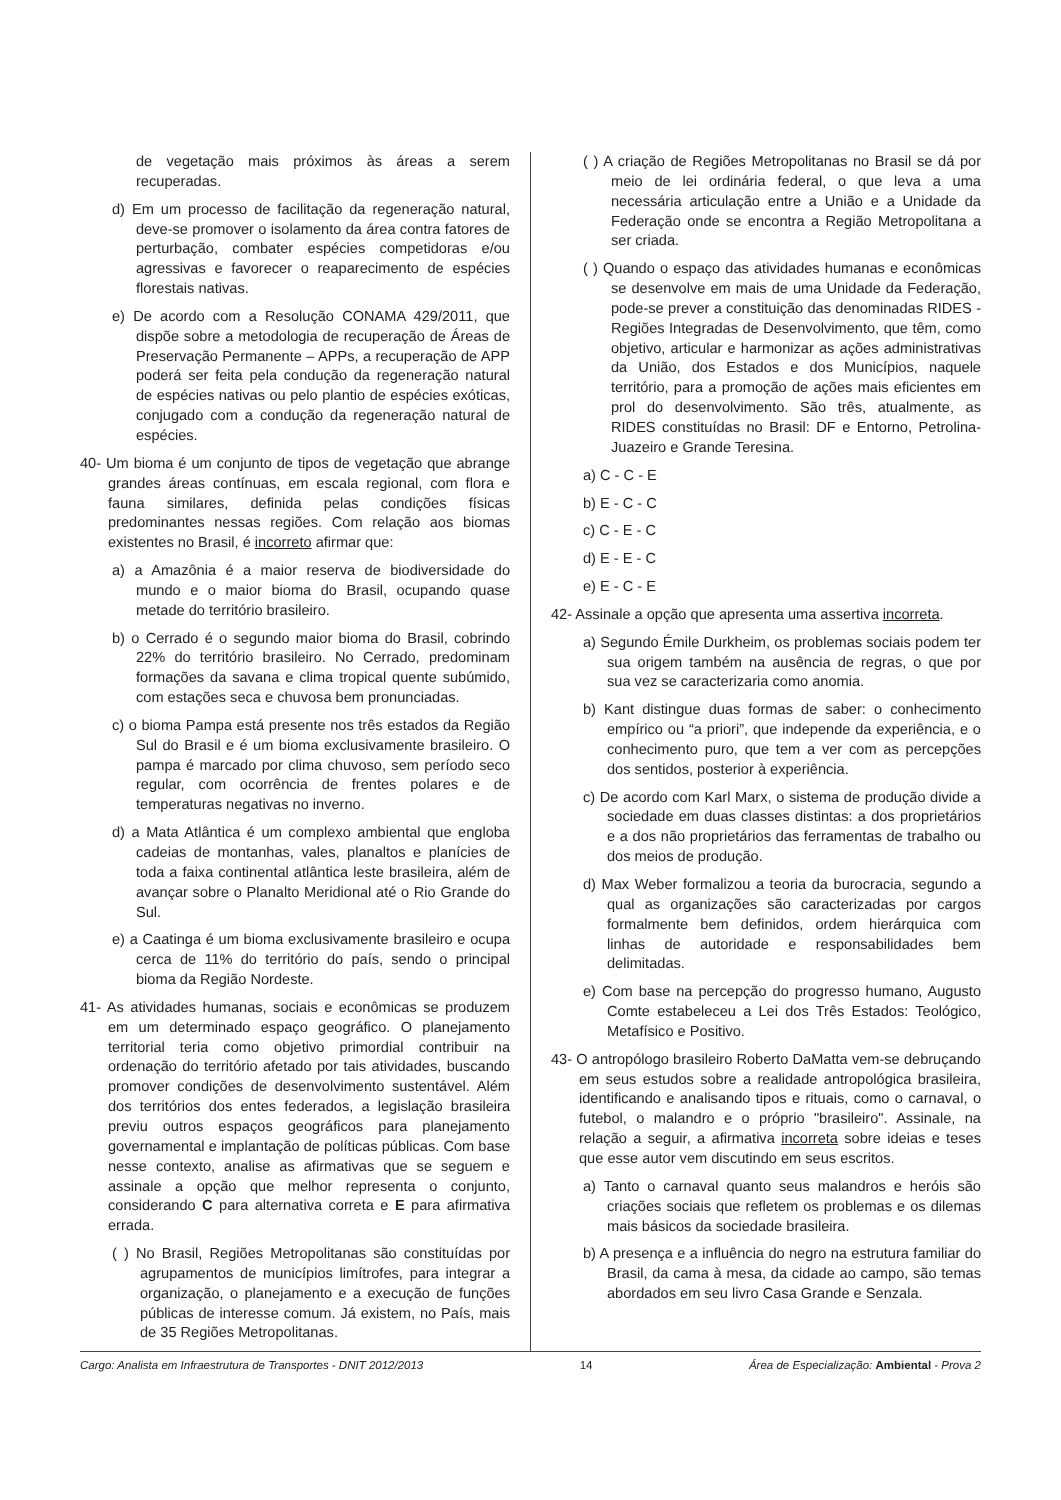de vegetação mais próximos às áreas a serem recuperadas.
d) Em um processo de facilitação da regeneração natural, deve-se promover o isolamento da área contra fatores de perturbação, combater espécies competidoras e/ou agressivas e favorecer o reaparecimento de espécies florestais nativas.
e) De acordo com a Resolução CONAMA 429/2011, que dispõe sobre a metodologia de recuperação de Áreas de Preservação Permanente – APPs, a recuperação de APP poderá ser feita pela condução da regeneração natural de espécies nativas ou pelo plantio de espécies exóticas, conjugado com a condução da regeneração natural de espécies.
40- Um bioma é um conjunto de tipos de vegetação que abrange grandes áreas contínuas, em escala regional, com flora e fauna similares, definida pelas condições físicas predominantes nessas regiões. Com relação aos biomas existentes no Brasil, é incorreto afirmar que:
a) a Amazônia é a maior reserva de biodiversidade do mundo e o maior bioma do Brasil, ocupando quase metade do território brasileiro.
b) o Cerrado é o segundo maior bioma do Brasil, cobrindo 22% do território brasileiro. No Cerrado, predominam formações da savana e clima tropical quente subúmido, com estações seca e chuvosa bem pronunciadas.
c) o bioma Pampa está presente nos três estados da Região Sul do Brasil e é um bioma exclusivamente brasileiro. O pampa é marcado por clima chuvoso, sem período seco regular, com ocorrência de frentes polares e de temperaturas negativas no inverno.
d) a Mata Atlântica é um complexo ambiental que engloba cadeias de montanhas, vales, planaltos e planícies de toda a faixa continental atlântica leste brasileira, além de avançar sobre o Planalto Meridional até o Rio Grande do Sul.
e) a Caatinga é um bioma exclusivamente brasileiro e ocupa cerca de 11% do território do país, sendo o principal bioma da Região Nordeste.
41- As atividades humanas, sociais e econômicas se produzem em um determinado espaço geográfico. O planejamento territorial teria como objetivo primordial contribuir na ordenação do território afetado por tais atividades, buscando promover condições de desenvolvimento sustentável. Além dos territórios dos entes federados, a legislação brasileira previu outros espaços geográficos para planejamento governamental e implantação de políticas públicas. Com base nesse contexto, analise as afirmativas que se seguem e assinale a opção que melhor representa o conjunto, considerando C para alternativa correta e E para afirmativa errada.
( ) No Brasil, Regiões Metropolitanas são constituídas por agrupamentos de municípios limítrofes, para integrar a organização, o planejamento e a execução de funções públicas de interesse comum. Já existem, no País, mais de 35 Regiões Metropolitanas.
( ) A criação de Regiões Metropolitanas no Brasil se dá por meio de lei ordinária federal, o que leva a uma necessária articulação entre a União e a Unidade da Federação onde se encontra a Região Metropolitana a ser criada.
( ) Quando o espaço das atividades humanas e econômicas se desenvolve em mais de uma Unidade da Federação, pode-se prever a constituição das denominadas RIDES - Regiões Integradas de Desenvolvimento, que têm, como objetivo, articular e harmonizar as ações administrativas da União, dos Estados e dos Municípios, naquele território, para a promoção de ações mais eficientes em prol do desenvolvimento. São três, atualmente, as RIDES constituídas no Brasil: DF e Entorno, Petrolina-Juazeiro e Grande Teresina.
a) C - C - E
b) E - C - C
c) C - E - C
d) E - E - C
e) E - C - E
42- Assinale a opção que apresenta uma assertiva incorreta.
a) Segundo Émile Durkheim, os problemas sociais podem ter sua origem também na ausência de regras, o que por sua vez se caracterizaria como anomia.
b) Kant distingue duas formas de saber: o conhecimento empírico ou “a priori”, que independe da experiência, e o conhecimento puro, que tem a ver com as percepções dos sentidos, posterior à experiência.
c) De acordo com Karl Marx, o sistema de produção divide a sociedade em duas classes distintas: a dos proprietários e a dos não proprietários das ferramentas de trabalho ou dos meios de produção.
d) Max Weber formalizou a teoria da burocracia, segundo a qual as organizações são caracterizadas por cargos formalmente bem definidos, ordem hierárquica com linhas de autoridade e responsabilidades bem delimitadas.
e) Com base na percepção do progresso humano, Augusto Comte estabeleceu a Lei dos Três Estados: Teológico, Metafísico e Positivo.
43- O antropólogo brasileiro Roberto DaMatta vem-se debruçando em seus estudos sobre a realidade antropológica brasileira, identificando e analisando tipos e rituais, como o carnaval, o futebol, o malandro e o próprio "brasileiro". Assinale, na relação a seguir, a afirmativa incorreta sobre ideias e teses que esse autor vem discutindo em seus escritos.
a) Tanto o carnaval quanto seus malandros e heróis são criações sociais que refletem os problemas e os dilemas mais básicos da sociedade brasileira.
b) A presença e a influência do negro na estrutura familiar do Brasil, da cama à mesa, da cidade ao campo, são temas abordados em seu livro Casa Grande e Senzala.
Cargo: Analista em Infraestrutura de Transportes - DNIT 2012/2013 14 Área de Especialização: Ambiental - Prova 2